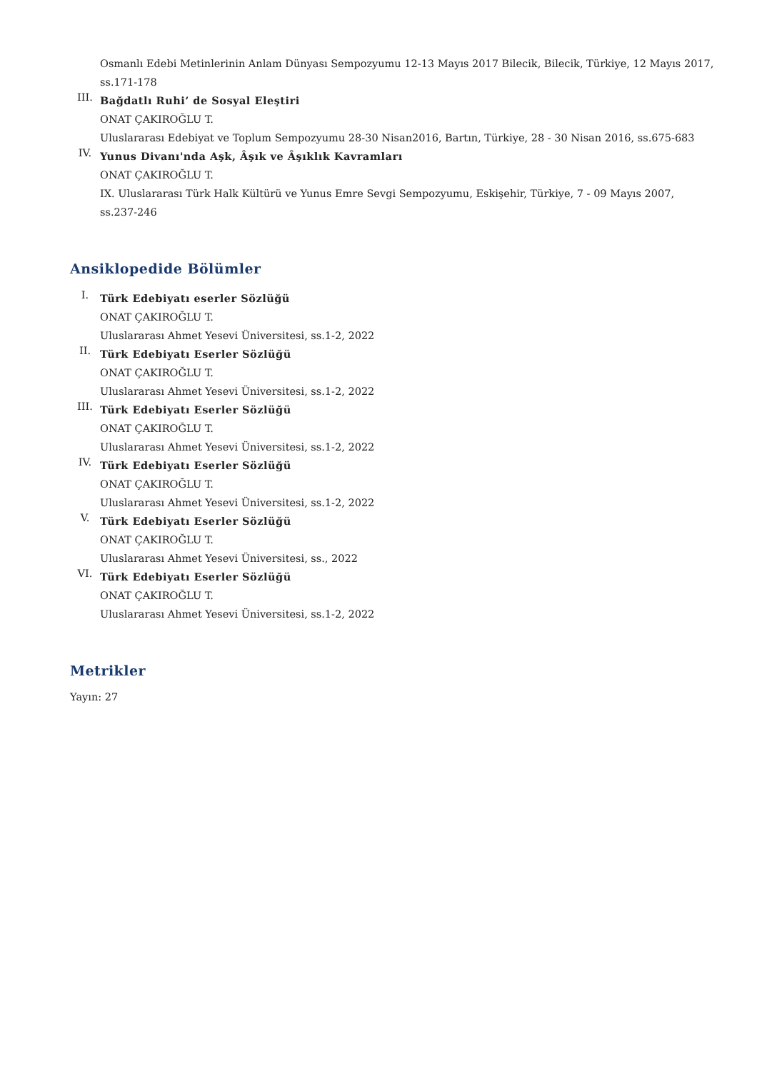Osmanlı Edebi Metinlerinin Anlam Dünyası Sempozyumu 12-13 Mayıs 2017 Bilecik, Bilecik, Türkiye, 12 Mayıs 2017, ss.171-178
III.
Bağdatlı Ruhi’ de Sosyal Eleştiri
ONAT ÇAKIROĞLU T.
Uluslararası Edebiyat ve Toplum Sempozyumu 28-30 Nisan2016, Bartın, Türkiye, 28 - 30 Nisan 2016, ss.675-683
IV.
Yunus Divanı'nda Aşk, Âşık ve Âşıklık Kavramları
ONAT ÇAKIROĞLU T.
IX. Uluslararası Türk Halk Kültürü ve Yunus Emre Sevgi Sempozyumu, Eskişehir, Türkiye, 7 - 09 Mayıs 2007, ss.237-246
Ansiklopedide Bölümler
I.
Türk Edebiyatı eserler Sözlüğü
ONAT ÇAKIROĞLU T.
Uluslararası Ahmet Yesevi Üniversitesi, ss.1-2, 2022
II.
Türk Edebiyatı Eserler Sözlüğü
ONAT ÇAKIROĞLU T.
Uluslararası Ahmet Yesevi Üniversitesi, ss.1-2, 2022
III.
Türk Edebiyatı Eserler Sözlüğü
ONAT ÇAKIROĞLU T.
Uluslararası Ahmet Yesevi Üniversitesi, ss.1-2, 2022
IV.
Türk Edebiyatı Eserler Sözlüğü
ONAT ÇAKIROĞLU T.
Uluslararası Ahmet Yesevi Üniversitesi, ss.1-2, 2022
V.
Türk Edebiyatı Eserler Sözlüğü
ONAT ÇAKIROĞLU T.
Uluslararası Ahmet Yesevi Üniversitesi, ss., 2022
VI.
Türk Edebiyatı Eserler Sözlüğü
ONAT ÇAKIROĞLU T.
Uluslararası Ahmet Yesevi Üniversitesi, ss.1-2, 2022
Metrikler
Yayın: 27